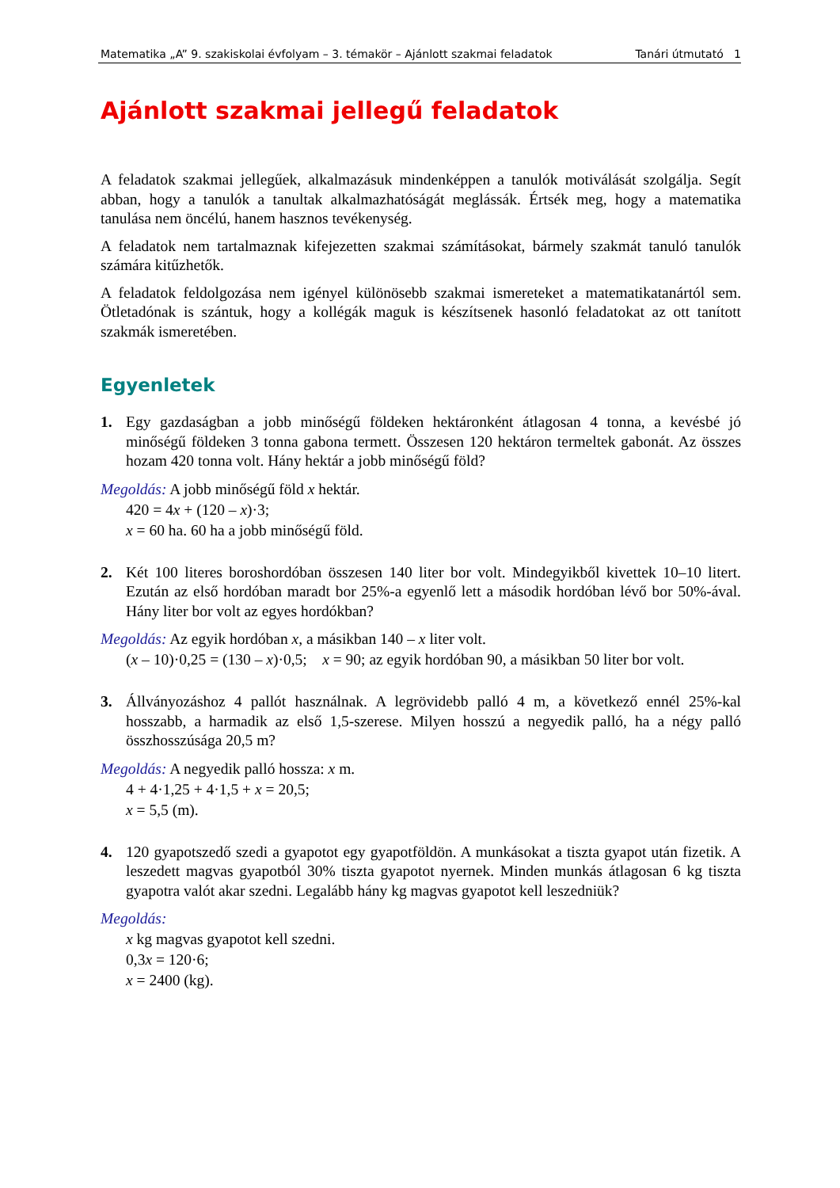Matematika „A” 9. szakiskolai évfolyam – 3. témakör – Ajánlott szakmai feladatok Tanári útmutató 1
Ajánlott szakmai jellegű feladatok
A feladatok szakmai jellegűek, alkalmazásuk mindenképpen a tanulók motiválását szolgálja. Segít abban, hogy a tanulók a tanultak alkalmazhatóságát meglássák. Értsék meg, hogy a matematika tanulása nem öncélú, hanem hasznos tevékenység.
A feladatok nem tartalmaznak kifejezetten szakmai számításokat, bármely szakmát tanuló tanulók számára kitűzhetők.
A feladatok feldolgozása nem igényel különösebb szakmai ismereteket a matematikatanártól sem. Ötletadónak is szántuk, hogy a kollégák maguk is készítsenek hasonló feladatokat az ott tanított szakmák ismeretében.
Egyenletek
1. Egy gazdaságban a jobb minőségű földeken hektáronként átlagosan 4 tonna, a kevésbé jó minőségű földeken 3 tonna gabona termett. Összesen 120 hektáron termeltek gabonát. Az összes hozam 420 tonna volt. Hány hektár a jobb minőségű föld?
Megoldás: A jobb minőségű föld x hektár.
420 = 4x + (120 – x)·3;
x = 60 ha. 60 ha a jobb minőségű föld.
2. Két 100 literes boroshordóban összesen 140 liter bor volt. Mindegyikből kivettek 10–10 litert. Ezután az első hordóban maradt bor 25%-a egyenlő lett a második hordóban lévő bor 50%-ával. Hány liter bor volt az egyes hordókban?
Megoldás: Az egyik hordóban x, a másikban 140 – x liter volt.
(x – 10)·0,25 = (130 – x)·0,5; x = 90; az egyik hordóban 90, a másikban 50 liter bor volt.
3. Állványozáshoz 4 pallót használnak. A legrövidebb palló 4 m, a következő ennél 25%-kal hosszabb, a harmadik az első 1,5-szerese. Milyen hosszú a negyedik palló, ha a négy palló összhosszúsága 20,5 m?
Megoldás: A negyedik palló hossza: x m.
4 + 4·1,25 + 4·1,5 + x = 20,5;
x = 5,5 (m).
4. 120 gyapotszedő szedi a gyapotot egy gyapotföldön. A munkásokat a tiszta gyapot után fizetik. A leszedett magvas gyapotból 30% tiszta gyapotot nyernek. Minden munkás átlagosan 6 kg tiszta gyapotra valót akar szedni. Legalább hány kg magvas gyapotot kell leszedniük?
Megoldás:
x kg magvas gyapotot kell szedni.
0,3x = 120·6;
x = 2400 (kg).